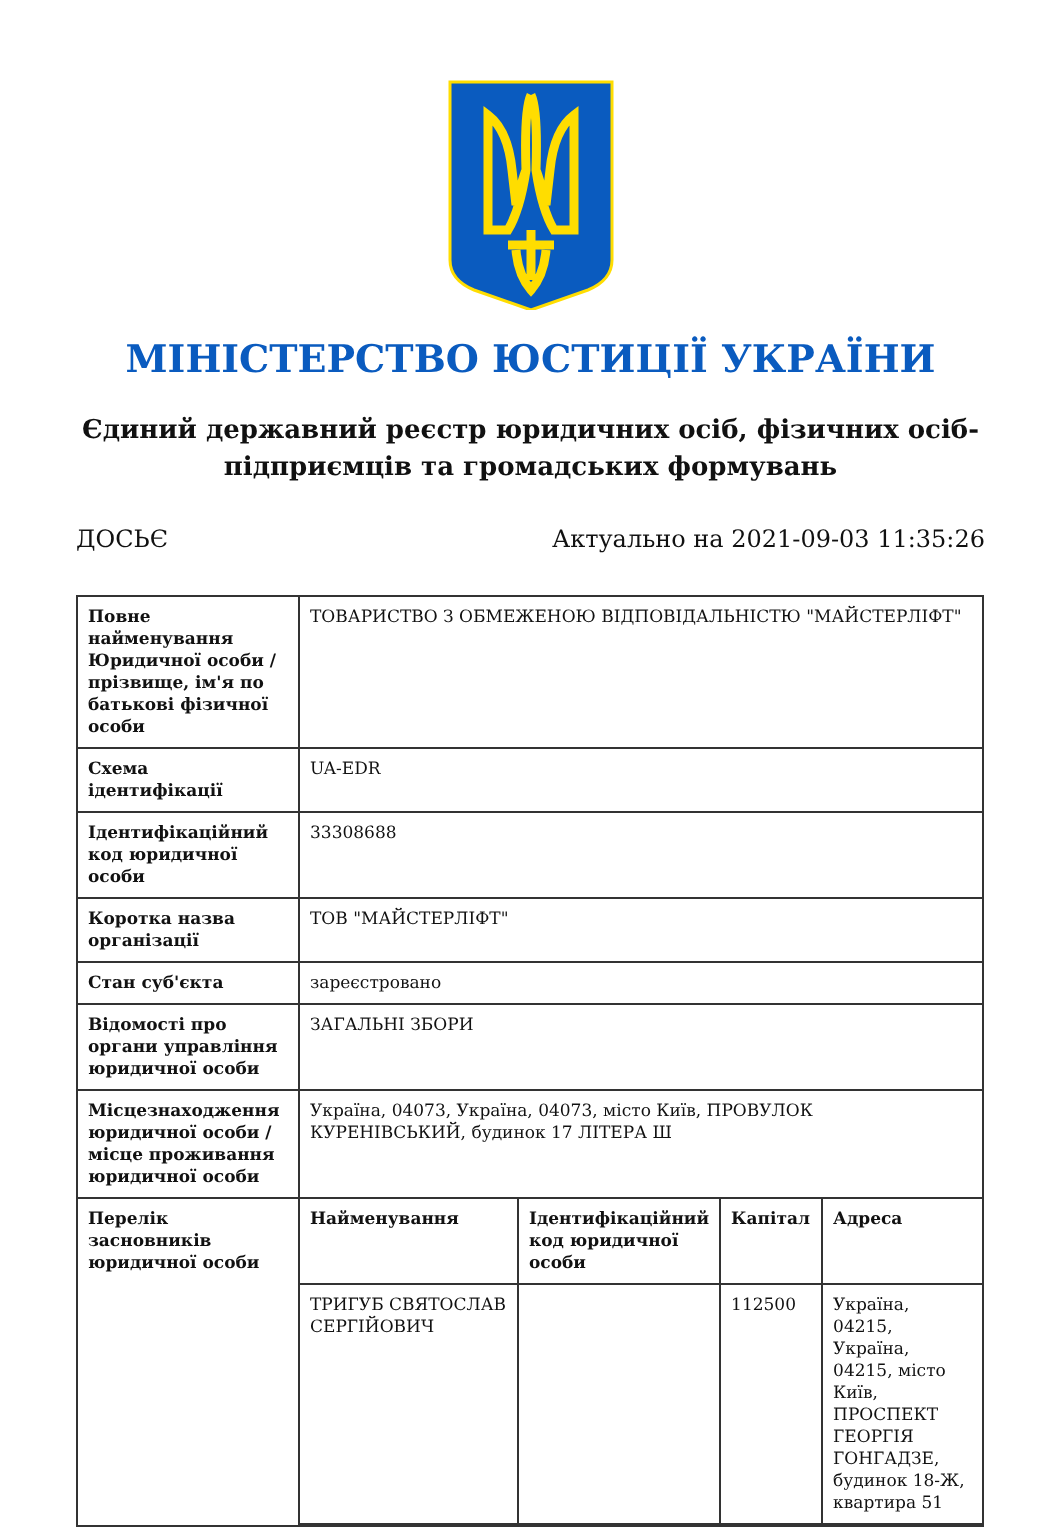МІНІСТЕРСТВО ЮСТИЦІЇ УКРАЇНИ
Єдиний державний реєстр юридичних осіб, фізичних осіб-підприємців та громадських формувань
ДОСЬЄ Актуально на 2021-09-03 11:35:26
| Повне найменування Юридичної особи / прізвище, ім'я по батькові фізичної особи | ТОВАРИСТВО З ОБМЕЖЕНОЮ ВІДПОВІДАЛЬНІСТЮ "МАЙСТЕРЛІФТ" |
| Схема ідентифікації | UA-EDR |
| Ідентифікаційний код юридичної особи | 33308688 |
| Коротка назва організації | ТОВ "МАЙСТЕРЛІФТ" |
| Стан суб'єкта | зареєстровано |
| Відомості про органи управління юридичної особи | ЗАГАЛЬНІ ЗБОРИ |
| Місцезнаходження юридичної особи / місце проживання юридичної особи | Україна, 04073, Україна, 04073, місто Київ, ПРОВУЛОК КУРЕНІВСЬКИЙ, будинок 17 ЛІТЕРА Ш |
| Перелік засновників юридичної особи | / Найменування / Ідентифікаційний код юридичної особи / Капітал / Адреса / / --- / --- / --- / --- / / ТРИГУБ СВЯТОСЛАВ СЕРГІЙОВИЧ / / 112500 / Україна, 04215, Україна, 04215, місто Київ, ПРОСПЕКТ ГЕОРГІЯ ГОНГАДЗЕ, будинок 18-Ж, квартира 51 / |